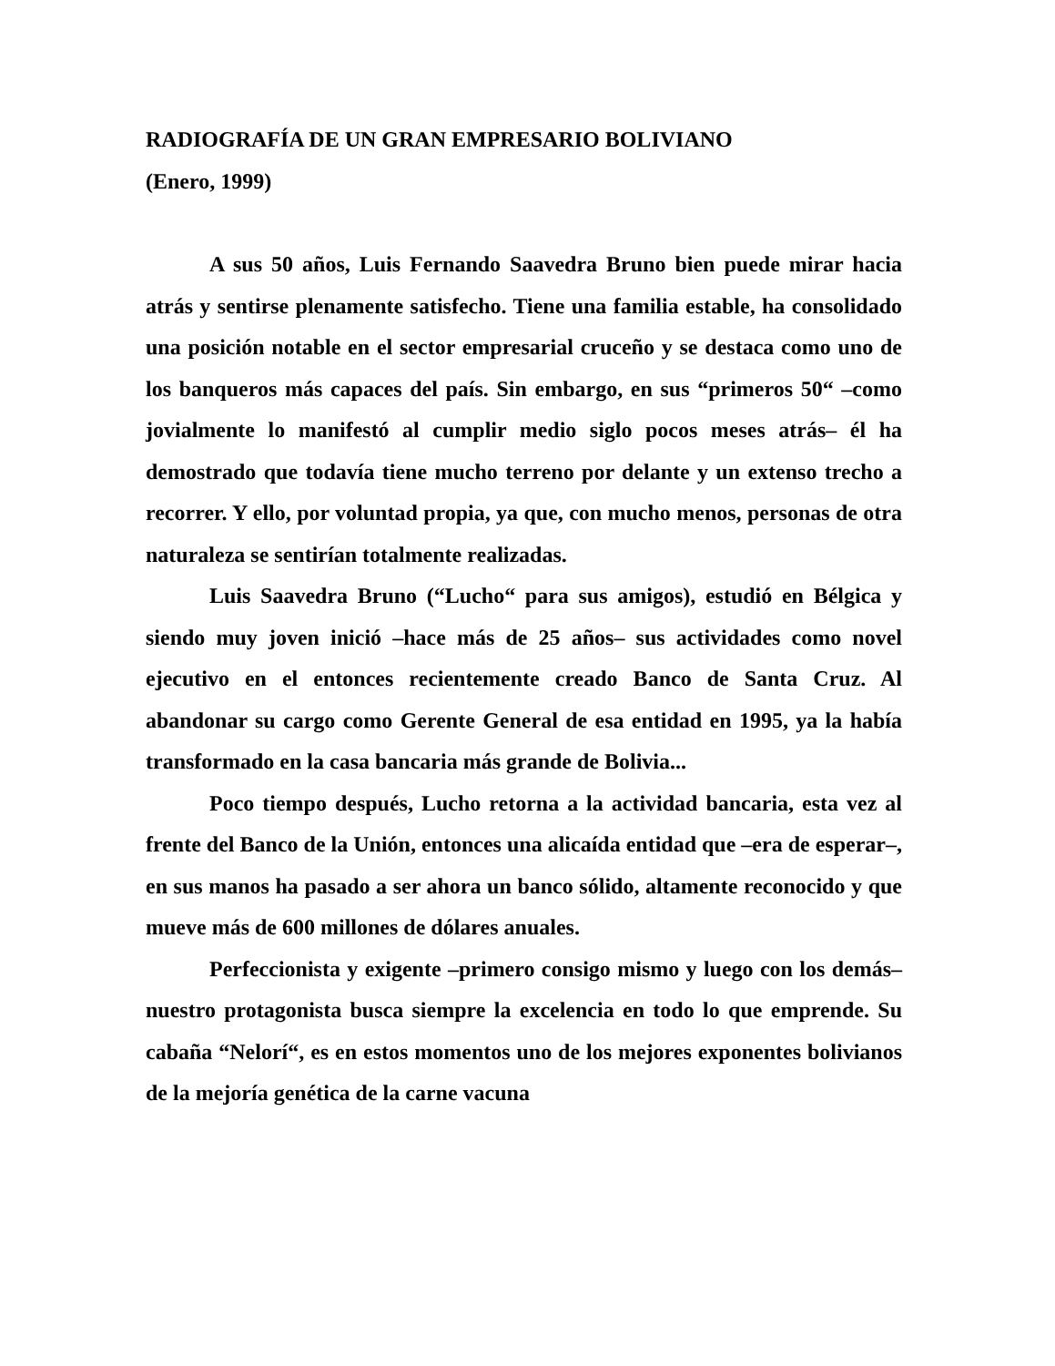RADIOGRAFÍA DE UN GRAN EMPRESARIO BOLIVIANO
(Enero, 1999)
A sus 50 años, Luis Fernando Saavedra Bruno bien puede mirar hacia atrás y sentirse plenamente satisfecho. Tiene una familia estable, ha consolidado una posición notable en el sector empresarial cruceño y se destaca como uno de los banqueros más capaces del país. Sin embargo, en sus “primeros 50“ –como jovialmente lo manifestó al cumplir medio siglo pocos meses atrás– él ha demostrado que todavía tiene mucho terreno por delante y un extenso trecho a recorrer. Y ello, por voluntad propia, ya que, con mucho menos, personas de otra naturaleza se sentirían totalmente realizadas.
Luis Saavedra Bruno (“Lucho“ para sus amigos), estudió en Bélgica y siendo muy joven inició –hace más de 25 años– sus actividades como novel ejecutivo en el entonces recientemente creado Banco de Santa Cruz. Al abandonar su cargo como Gerente General de esa entidad en 1995, ya la había transformado en la casa bancaria más grande de Bolivia...
Poco tiempo después, Lucho retorna a la actividad bancaria, esta vez al frente del Banco de la Unión, entonces una alicaída entidad que –era de esperar–, en sus manos ha pasado a ser ahora un banco sólido, altamente reconocido y que mueve más de 600 millones de dólares anuales.
Perfeccionista y exigente –primero consigo mismo y luego con los demás– nuestro protagonista busca siempre la excelencia en todo lo que emprende. Su cabaña “Nelorí“, es en estos momentos uno de los mejores exponentes bolivianos de la mejoría genética de la carne vacuna